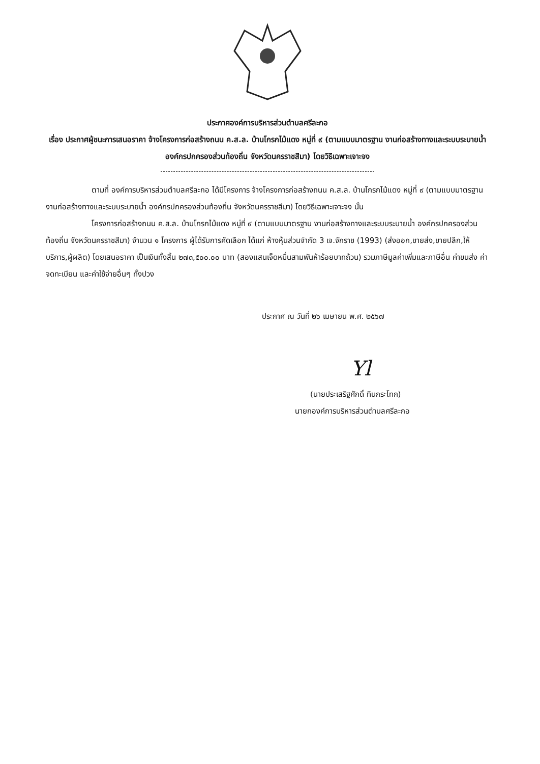ประกาศองค์การบริหารส่วนตำบลศรีละกอ
เรื่อง ประกาศผู้ชนะการเสนอราคา จ้างโครงการก่อสร้างถนน ค.ส.ล. บ้านโกรกไม้แดง หมู่ที่ ๙ (ตามแบบมาตรฐาน งานก่อสร้างทางและระบบระบายน้ำ องค์กรปกครองส่วนท้องถิ่น จังหวัดนครราชสีมา) โดยวิธีเฉพาะเจาะจง
ตามที่ องค์การบริหารส่วนตำบลศรีละกอ ได้มีโครงการ จ้างโครงการก่อสร้างถนน ค.ส.ล. บ้านโกรกไม้แดง หมู่ที่ ๙ (ตามแบบมาตรฐาน งานก่อสร้างทางและระบบระบายน้ำ องค์กรปกครองส่วนท้องถิ่น จังหวัดนครราชสีมา) โดยวิธีเฉพาะเจาะจง นั้น
โครงการก่อสร้างถนน ค.ส.ล. บ้านโกรกไม้แดง หมู่ที่ ๙ (ตามแบบมาตรฐาน งานก่อสร้างทางและระบบระบายน้ำ องค์กรปกครองส่วนท้องถิ่น จังหวัดนครราชสีมา) จำนวน ๑ โครงการ ผู้ได้รับการคัดเลือก ได้แก่ ห้างหุ้นส่วนจำกัด 3 เจ.จักราช (1993) (ส่งออก,ขายส่ง,ขายปลีก,ให้บริการ,ผู้ผลิต) โดยเสนอราคา เป็นเงินทั้งสิ้น ๒๗๓,๕๐๐.๐๐ บาท (สองแสนเจ็ดหมื่นสามพันห้าร้อยบาทถ้วน) รวมภาษีมูลค่าเพิ่มและภาษีอื่น ค่าขนส่ง ค่าจดทะเบียน และค่าใช้จ่ายอื่นๆ ทั้งปวง
ประกาศ ณ วันที่ ๒๖ เมษายน พ.ศ. ๒๕๖๗
Yl
(นายประเสริฐศักดิ์ ทินกระโทก)
นายกองค์การบริหารส่วนตำบลศรีละกอ